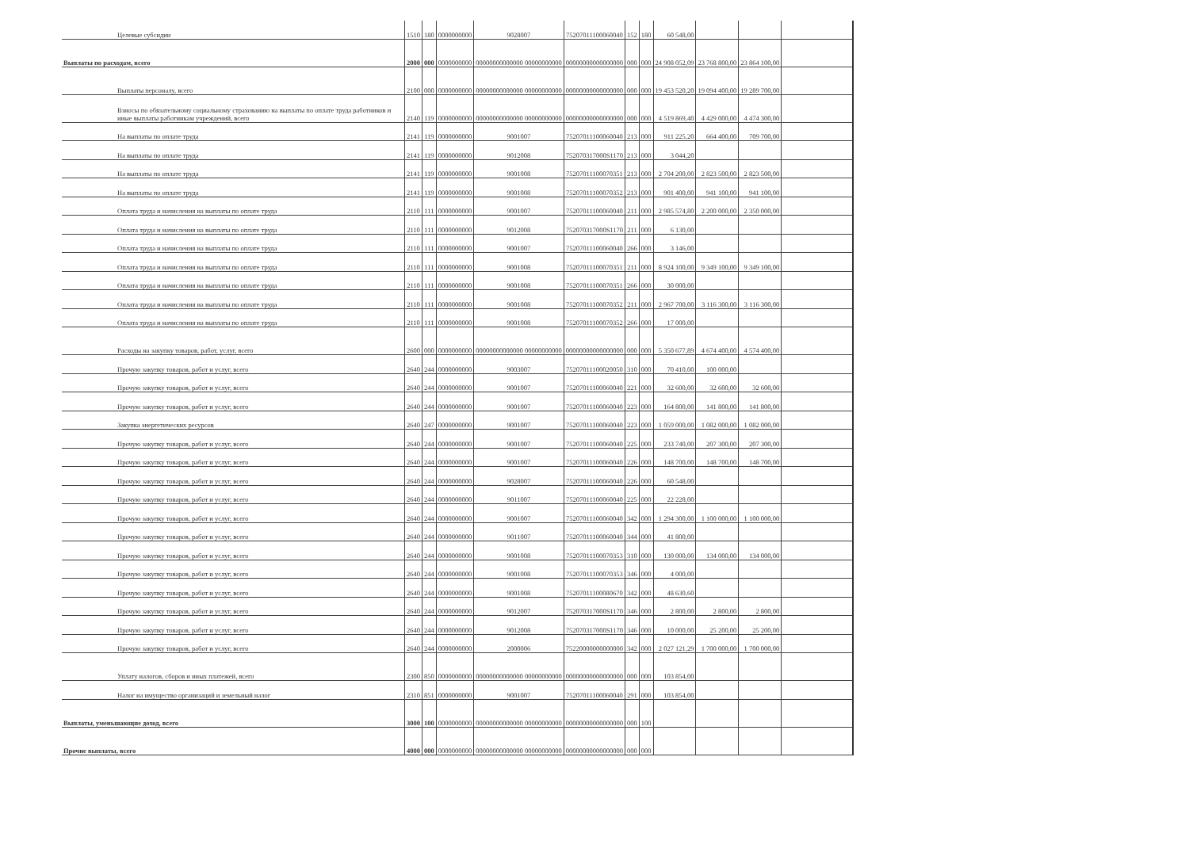| Целевые субсидии | 1510 | 180 | 0000000000 | 9028007 | 75207011100060040 | 152 | 180 | 60 548,00 | | | |
| Выплаты по расходам, всего | 2000 | 000 | 0000000000 | 00000000000000 00000000000 | 00000000000000000 | 000 | 000 | 24 908 052,09 | 23 768 800,00 | 23 864 100,00 | |
| Выплаты персоналу, всего | 2100 | 000 | 0000000000 | 00000000000000 00000000000 | 00000000000000000 | 000 | 000 | 19 453 520,20 | 19 094 400,00 | 19 289 700,00 | |
| Взносы по обязательному социальному страхованию на выплаты по оплате труда работников и иные выплаты работникам учреждений, всего | 2140 | 119 | 0000000000 | 00000000000000 00000000000 | 00000000000000000 | 000 | 000 | 4 519 869,40 | 4 429 000,00 | 4 474 300,00 | |
| На выплаты по оплате труда | 2141 | 119 | 0000000000 | 9001007 | 75207011100060040 | 213 | 000 | 911 225,20 | 664 400,00 | 709 700,00 | |
| На выплаты по оплате труда | 2141 | 119 | 0000000000 | 9012008 | 752070317000S1170 | 213 | 000 | 3 044,20 | | | |
| На выплаты по оплате труда | 2141 | 119 | 0000000000 | 9001008 | 75207011100070351 | 213 | 000 | 2 704 200,00 | 2 823 500,00 | 2 823 500,00 | |
| На выплаты по оплате труда | 2141 | 119 | 0000000000 | 9001008 | 75207011100070352 | 213 | 000 | 901 400,00 | 941 100,00 | 941 100,00 | |
| Оплата труда и начисления на выплаты по оплате труда | 2110 | 111 | 0000000000 | 9001007 | 75207011100060040 | 211 | 000 | 2 985 574,80 | 2 200 000,00 | 2 350 000,00 | |
| Оплата труда и начисления на выплаты по оплате труда | 2110 | 111 | 0000000000 | 9012008 | 752070317000S1170 | 211 | 000 | 6 130,00 | | | |
| Оплата труда и начисления на выплаты по оплате труда | 2110 | 111 | 0000000000 | 9001007 | 75207011100060040 | 266 | 000 | 3 146,00 | | | |
| Оплата труда и начисления на выплаты по оплате труда | 2110 | 111 | 0000000000 | 9001008 | 75207011100070351 | 211 | 000 | 8 924 100,00 | 9 349 100,00 | 9 349 100,00 | |
| Оплата труда и начисления на выплаты по оплате труда | 2110 | 111 | 0000000000 | 9001008 | 75207011100070351 | 266 | 000 | 30 000,00 | | | |
| Оплата труда и начисления на выплаты по оплате труда | 2110 | 111 | 0000000000 | 9001008 | 75207011100070352 | 211 | 000 | 2 967 700,00 | 3 116 300,00 | 3 116 300,00 | |
| Оплата труда и начисления на выплаты по оплате труда | 2110 | 111 | 0000000000 | 9001008 | 75207011100070352 | 266 | 000 | 17 000,00 | | | |
| Расходы на закупку товаров, работ, услуг, всего | 2600 | 000 | 0000000000 | 00000000000000 00000000000 | 00000000000000000 | 000 | 000 | 5 350 677,89 | 4 674 400,00 | 4 574 400,00 | |
| Прочую закупку товаров, работ и услуг, всего | 2640 | 244 | 0000000000 | 9003007 | 75207011100020050 | 310 | 000 | 70 410,00 | 100 000,00 | | |
| Прочую закупку товаров, работ и услуг, всего | 2640 | 244 | 0000000000 | 9001007 | 75207011100060040 | 221 | 000 | 32 600,00 | 32 600,00 | 32 600,00 | |
| Прочую закупку товаров, работ и услуг, всего | 2640 | 244 | 0000000000 | 9001007 | 75207011100060040 | 223 | 000 | 164 800,00 | 141 800,00 | 141 800,00 | |
| Закупка энергетических ресурсов | 2640 | 247 | 0000000000 | 9001007 | 75207011100060040 | 223 | 000 | 1 059 000,00 | 1 082 000,00 | 1 082 000,00 | |
| Прочую закупку товаров, работ и услуг, всего | 2640 | 244 | 0000000000 | 9001007 | 75207011100060040 | 225 | 000 | 233 740,00 | 207 300,00 | 207 300,00 | |
| Прочую закупку товаров, работ и услуг, всего | 2640 | 244 | 0000000000 | 9001007 | 75207011100060040 | 226 | 000 | 148 700,00 | 148 700,00 | 148 700,00 | |
| Прочую закупку товаров, работ и услуг, всего | 2640 | 244 | 0000000000 | 9028007 | 75207011100060040 | 226 | 000 | 60 548,00 | | | |
| Прочую закупку товаров, работ и услуг, всего | 2640 | 244 | 0000000000 | 9011007 | 75207011100060040 | 225 | 000 | 22 228,00 | | | |
| Прочую закупку товаров, работ и услуг, всего | 2640 | 244 | 0000000000 | 9001007 | 75207011100060040 | 342 | 000 | 1 294 300,00 | 1 100 000,00 | 1 100 000,00 | |
| Прочую закупку товаров, работ и услуг, всего | 2640 | 244 | 0000000000 | 9011007 | 75207011100060040 | 344 | 000 | 41 800,00 | | | |
| Прочую закупку товаров, работ и услуг, всего | 2640 | 244 | 0000000000 | 9001008 | 75207011100070353 | 310 | 000 | 130 000,00 | 134 000,00 | 134 000,00 | |
| Прочую закупку товаров, работ и услуг, всего | 2640 | 244 | 0000000000 | 9001008 | 75207011100070353 | 346 | 000 | 4 000,00 | | | |
| Прочую закупку товаров, работ и услуг, всего | 2640 | 244 | 0000000000 | 9001008 | 75207011100080670 | 342 | 000 | 48 630,60 | | | |
| Прочую закупку товаров, работ и услуг, всего | 2640 | 244 | 0000000000 | 9012007 | 752070317000S1170 | 346 | 000 | 2 800,00 | 2 800,00 | 2 800,00 | |
| Прочую закупку товаров, работ и услуг, всего | 2640 | 244 | 0000000000 | 9012008 | 752070317000S1170 | 346 | 000 | 10 000,00 | 25 200,00 | 25 200,00 | |
| Прочую закупку товаров, работ и услуг, всего | 2640 | 244 | 0000000000 | 2000006 | 75220000000000000 | 342 | 000 | 2 027 121,29 | 1 700 000,00 | 1 700 000,00 | |
| Уплату налогов, сборов и иных платежей, всего | 2300 | 850 | 0000000000 | 00000000000000 00000000000 | 00000000000000000 | 000 | 000 | 103 854,00 | | | |
| Налог на имущество организаций и земельный налог | 2310 | 851 | 0000000000 | 9001007 | 75207011100060040 | 291 | 000 | 103 854,00 | | | |
| Выплаты, уменьшающие доход, всего | 3000 | 100 | 0000000000 | 00000000000000 00000000000 | 00000000000000000 | 000 | 100 | | | | |
| Прочие выплаты, всего | 4000 | 000 | 0000000000 | 00000000000000 00000000000 | 00000000000000000 | 000 | 000 | | | | |